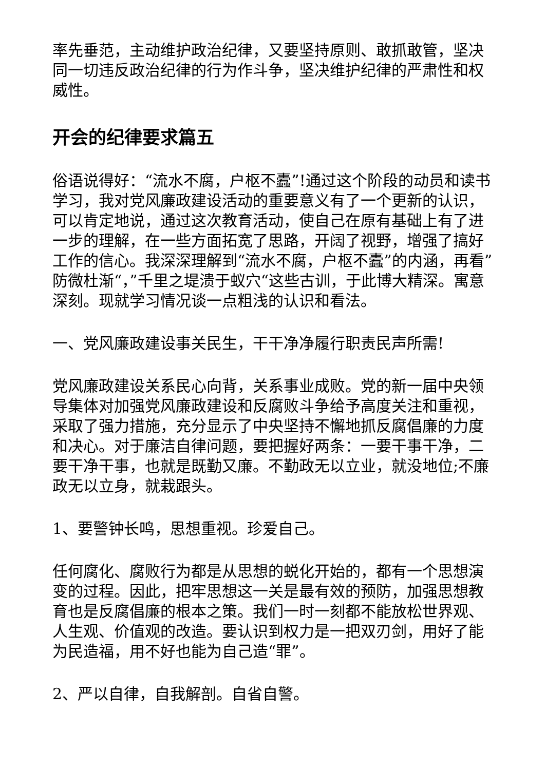率先垂范，主动维护政治纪律，又要坚持原则、敢抓敢管，坚决同一切违反政治纪律的行为作斗争，坚决维护纪律的严肃性和权威性。
开会的纪律要求篇五
俗语说得好：“流水不腐，户枢不蠹”!通过这个阶段的动员和读书学习，我对党风廉政建设活动的重要意义有了一个更新的认识，可以肯定地说，通过这次教育活动，使自己在原有基础上有了进一步的理解，在一些方面拓宽了思路，开阔了视野，增强了搞好工作的信心。我深深理解到“流水不腐，户枢不蠹”的内涵，再看”防微杜渐“，”千里之堤溃于蚁穴“这些古训，于此博大精深。寓意深刻。现就学习情况谈一点粗浅的认识和看法。
一、党风廉政建设事关民生，干干净净履行职责民声所需!
党风廉政建设关系民心向背，关系事业成败。党的新一届中央领导集体对加强党风廉政建设和反腐败斗争给予高度关注和重视，采取了强力措施，充分显示了中央坚持不懈地抓反腐倡廉的力度和决心。对于廉洁自律问题，要把握好两条：一要干事干净，二要干净干事，也就是既勤又廉。不勤政无以立业，就没地位;不廉政无以立身，就栽跟头。
1、要警钟长鸣，思想重视。珍爱自己。
任何腐化、腐败行为都是从思想的蜕化开始的，都有一个思想演变的过程。因此，把牢思想这一关是最有效的预防，加强思想教育也是反腐倡廉的根本之策。我们一时一刻都不能放松世界观、人生观、价值观的改造。要认识到权力是一把双刃剑，用好了能为民造福，用不好也能为自己造“罪”。
2、严以自律，自我解剖。自省自警。